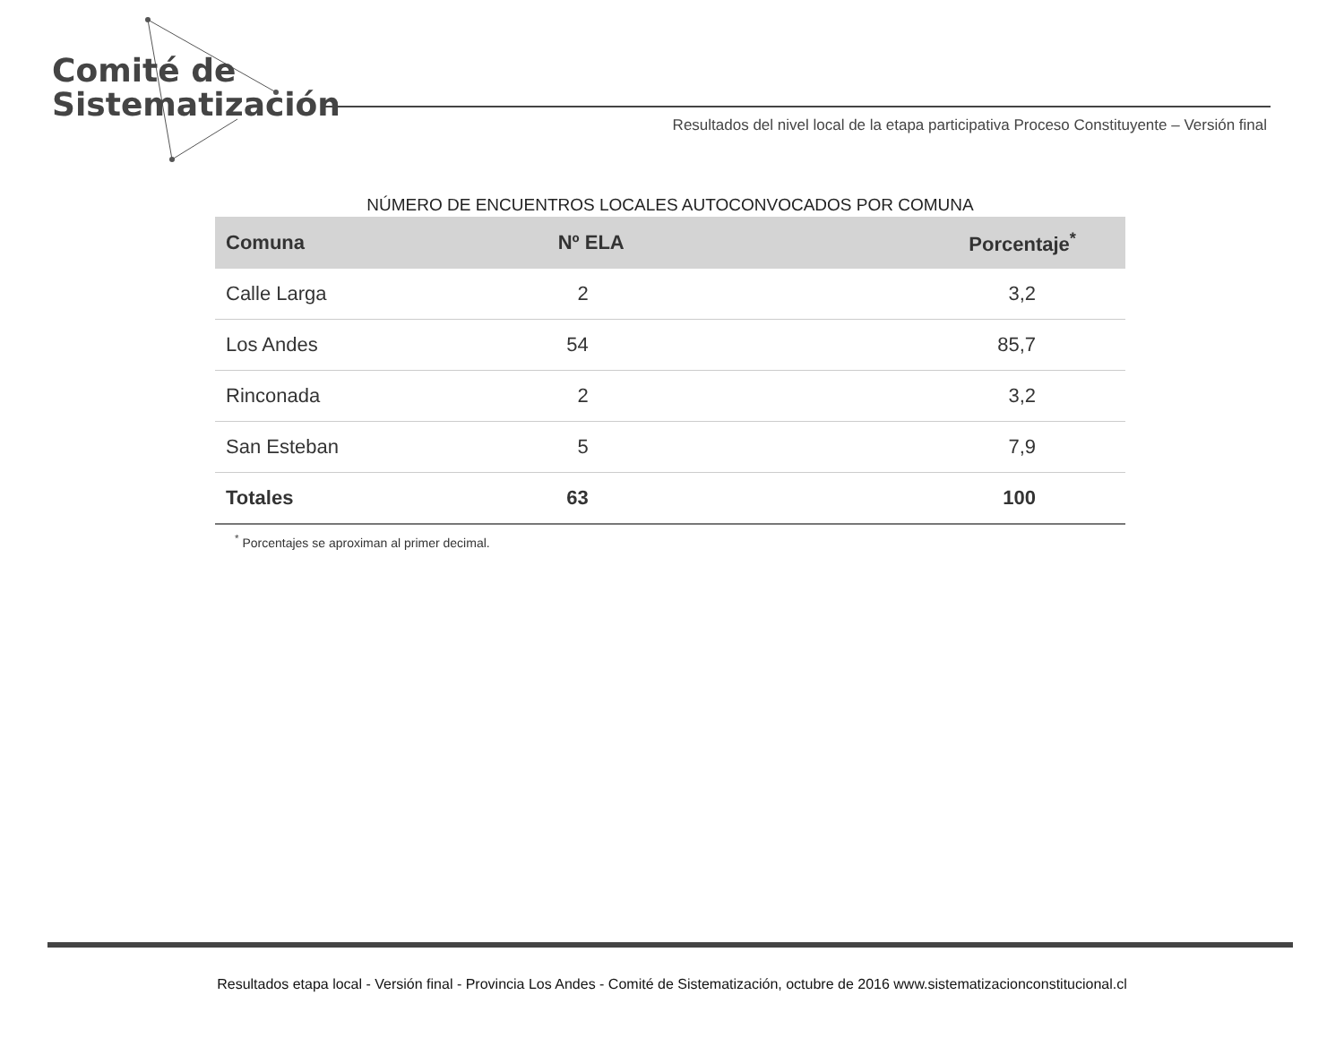Comité de
Sistematización
Resultados del nivel local de la etapa participativa Proceso Constituyente – Versión final
NÚMERO DE ENCUENTROS LOCALES AUTOCONVOCADOS POR COMUNA
| Comuna | Nº ELA | Porcentaje<sup>*</sup> |
| --- | --- | --- |
| Calle Larga | 2 | 3,2 |
| Los Andes | 54 | 85,7 |
| Rinconada | 2 | 3,2 |
| San Esteban | 5 | 7,9 |
| Totales | 63 | 100 |
<sup>*</sup> Porcentajes se aproximan al primer decimal.
Resultados etapa local - Versión final - Provincia Los Andes - Comité de Sistematización, octubre de 2016 www.sistematizacionconstitucional.cl